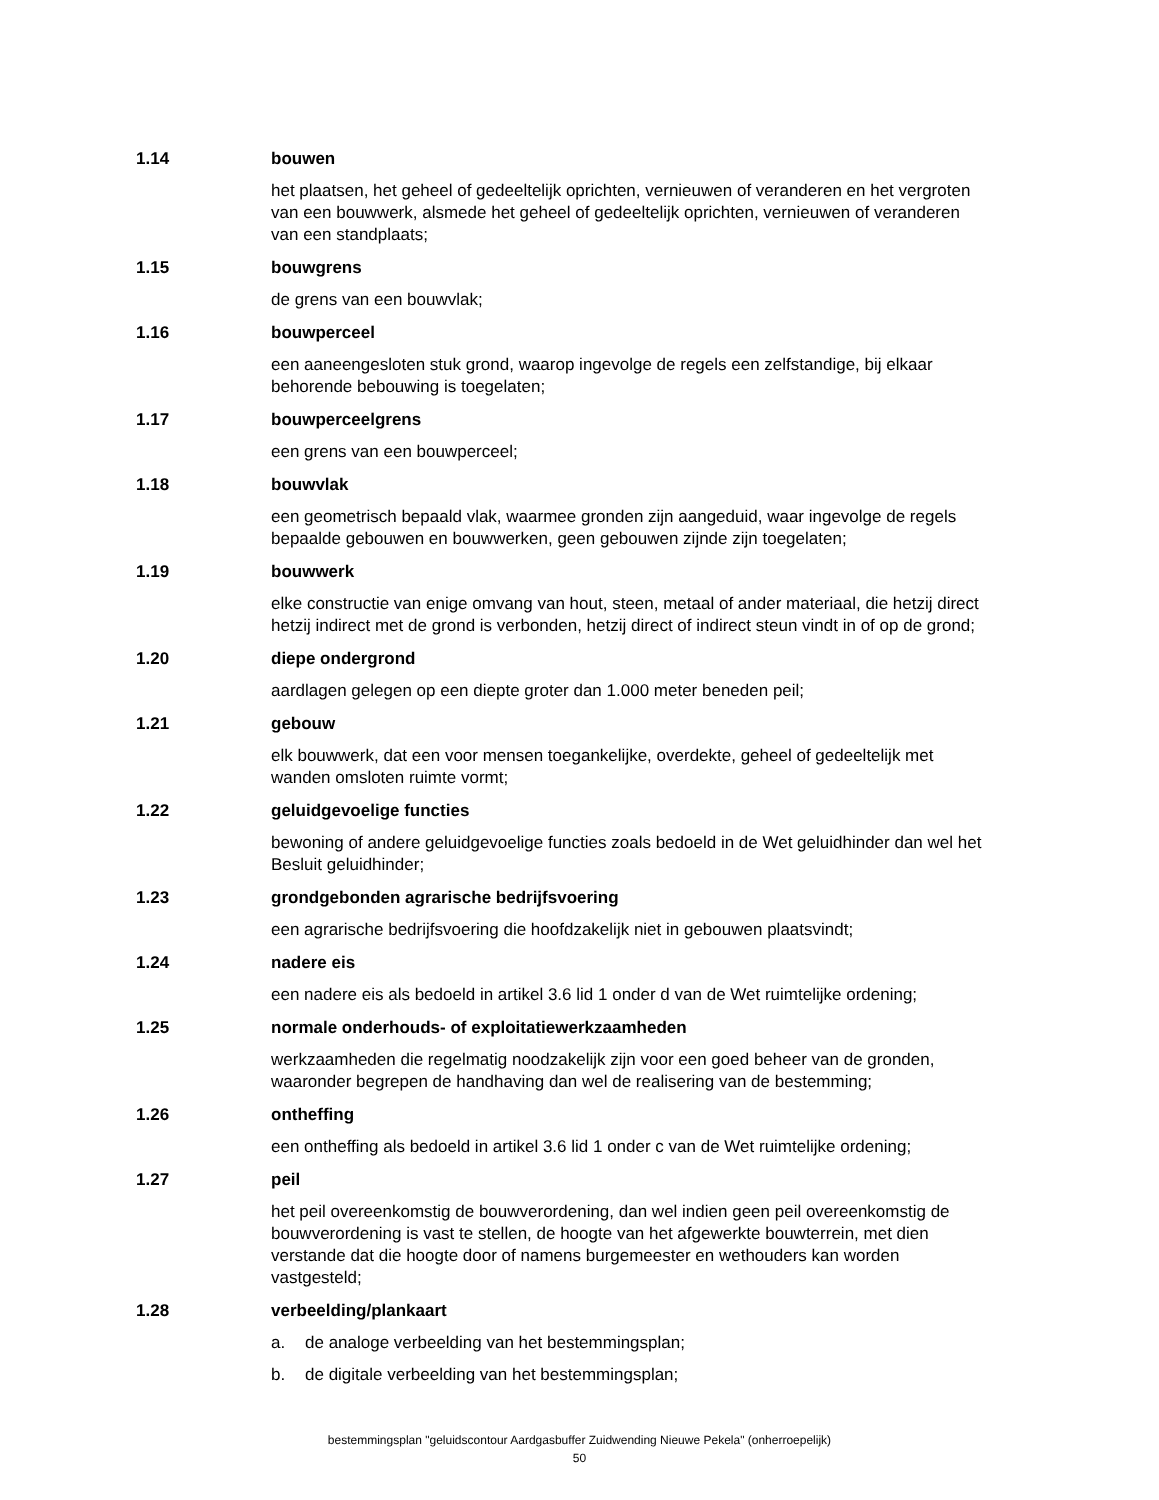1.14 bouwen
het plaatsen, het geheel of gedeeltelijk oprichten, vernieuwen of veranderen en het vergroten van een bouwwerk, alsmede het geheel of gedeeltelijk oprichten, vernieuwen of veranderen van een standplaats;
1.15 bouwgrens
de grens van een bouwvlak;
1.16 bouwperceel
een aaneengesloten stuk grond, waarop ingevolge de regels een zelfstandige, bij elkaar behorende bebouwing is toegelaten;
1.17 bouwperceelgrens
een grens van een bouwperceel;
1.18 bouwvlak
een geometrisch bepaald vlak, waarmee gronden zijn aangeduid, waar ingevolge de regels bepaalde gebouwen en bouwwerken, geen gebouwen zijnde zijn toegelaten;
1.19 bouwwerk
elke constructie van enige omvang van hout, steen, metaal of ander materiaal, die hetzij direct hetzij indirect met de grond is verbonden, hetzij direct of indirect steun vindt in of op de grond;
1.20 diepe ondergrond
aardlagen gelegen op een diepte groter dan 1.000 meter beneden peil;
1.21 gebouw
elk bouwwerk, dat een voor mensen toegankelijke, overdekte, geheel of gedeeltelijk met wanden omsloten ruimte vormt;
1.22 geluidgevoelige functies
bewoning of andere geluidgevoelige functies zoals bedoeld in de Wet geluidhinder dan wel het Besluit geluidhinder;
1.23 grondgebonden agrarische bedrijfsvoering
een agrarische bedrijfsvoering die hoofdzakelijk niet in gebouwen plaatsvindt;
1.24 nadere eis
een nadere eis als bedoeld in artikel 3.6 lid 1 onder d van de Wet ruimtelijke ordening;
1.25 normale onderhouds- of exploitatiewerkzaamheden
werkzaamheden die regelmatig noodzakelijk zijn voor een goed beheer van de gronden, waaronder begrepen de handhaving dan wel de realisering van de bestemming;
1.26 ontheffing
een ontheffing als bedoeld in artikel 3.6 lid 1 onder c van de Wet ruimtelijke ordening;
1.27 peil
het peil overeenkomstig de bouwverordening, dan wel indien geen peil overeenkomstig de bouwverordening is vast te stellen, de hoogte van het afgewerkte bouwterrein, met dien verstande dat die hoogte door of namens burgemeester en wethouders kan worden vastgesteld;
1.28 verbeelding/plankaart
a. de analoge verbeelding van het bestemmingsplan;
b. de digitale verbeelding van het bestemmingsplan;
bestemmingsplan "geluidscontour Aardgasbuffer Zuidwending Nieuwe Pekela" (onherroepelijk)
50